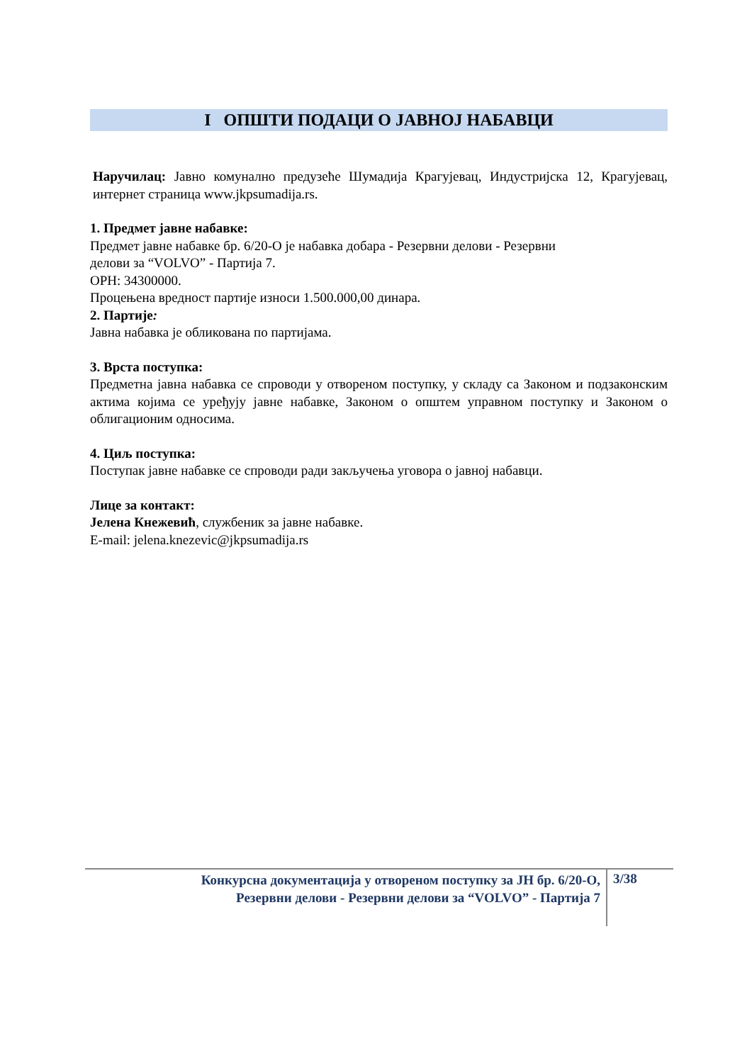I ОПШТИ ПОДАЦИ О ЈАВНОЈ НАБАВЦИ
Наручилац: Јавно комунално предузеће Шумадија Крагујевац, Индустријска 12, Крагујевац, интернет страница www.jkpsumadija.rs.
1. Предмет јавне набавке:
Предмет јавне набавке бр. 6/20-O је набавка добара - Резервни делови - Резервни
делови за “VOLVO” - Партија 7.
ОРН: 34300000.
Процењена вредност партије износи 1.500.000,00 динара.
2. Партије:
Јавна набавка је обликована по партијама.
3. Врста поступка:
Предметна јавна набавка се спроводи у отвореном поступку, у складу са Законом и подзаконским актима којима се уређују јавне набавке, Законом о општем управном поступку и Законом о облигационим односима.
4. Циљ поступка:
Поступак јавне набавке се спроводи ради закључења уговора о јавној набавци.
Лице за контакт:
Јелена Кнежевић, службеник за јавне набавке.
E-mail: jelena.knezevic@jkpsumadija.rs
Конкурсна документација у отвореном поступку за ЈН бр. 6/20-O,
Резервни делови - Резервни делови за “VOLVO” - Партија 7
3/38